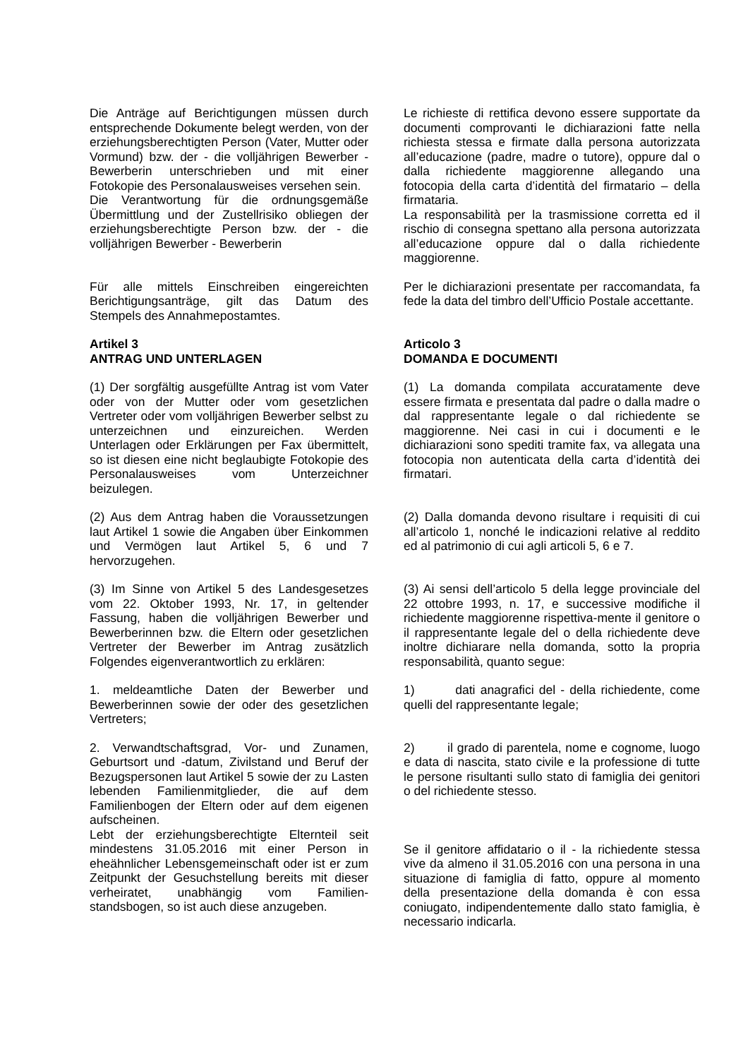Die Anträge auf Berichtigungen müssen durch entsprechende Dokumente belegt werden, von der erziehungsberechtigten Person (Vater, Mutter oder Vormund) bzw. der - die volljährigen Bewerber - Bewerberin unterschrieben und mit einer Fotokopie des Personalausweises versehen sein.
Die Verantwortung für die ordnungsgemäße Übermittlung und der Zustellrisiko obliegen der erziehungsberechtigte Person bzw. der - die volljährigen Bewerber - Bewerberin
Le richieste di rettifica devono essere supportate da documenti comprovanti le dichiarazioni fatte nella richiesta stessa e firmate dalla persona autorizzata all’educazione (padre, madre o tutore), oppure dal o dalla richiedente maggiorenne allegando una fotocopia della carta d’identità del firmatario – della firmataria.
La responsabilità per la trasmissione corretta ed il rischio di consegna spettano alla persona autorizzata all’educazione oppure dal o dalla richiedente maggiorenne.
Für alle mittels Einschreiben eingereichten Berichtigungsanträge, gilt das Datum des Stempels des Annahmepostamtes.
Per le dichiarazioni presentate per raccomandata, fa fede la data del timbro dell’Ufficio Postale accettante.
Artikel 3
ANTRAG UND UNTERLAGEN
Articolo 3
DOMANDA E DOCUMENTI
(1) Der sorgfältig ausgefüllte Antrag ist vom Vater oder von der Mutter oder vom gesetzlichen Vertreter oder vom volljährigen Bewerber selbst zu unterzeichnen und einzureichen. Werden Unterlagen oder Erklärungen per Fax übermittelt, so ist diesen eine nicht beglaubigte Fotokopie des Personalausweises vom Unterzeichner beizulegen.
(1) La domanda compilata accuratamente deve essere firmata e presentata dal padre o dalla madre o dal rappresentante legale o dal richiedente se maggiorenne. Nei casi in cui i documenti e le dichiarazioni sono spediti tramite fax, va allegata una fotocopia non autenticata della carta d’identità dei firmatari.
(2) Aus dem Antrag haben die Voraussetzungen laut Artikel 1 sowie die Angaben über Einkommen und Vermögen laut Artikel 5, 6 und 7 hervorzugehen.
(2) Dalla domanda devono risultare i requisiti di cui all’articolo 1, nonché le indicazioni relative al reddito ed al patrimonio di cui agli articoli 5, 6 e 7.
(3) Im Sinne von Artikel 5 des Landesgesetzes vom 22. Oktober 1993, Nr. 17, in geltender Fassung, haben die volljährigen Bewerber und Bewerberinnen bzw. die Eltern oder gesetzlichen Vertreter der Bewerber im Antrag zusätzlich Folgendes eigenverantwortlich zu erklären:
(3) Ai sensi dell’articolo 5 della legge provinciale del 22 ottobre 1993, n. 17, e successive modifiche il richiedente maggiorenne rispettiva-mente il genitore o il rappresentante legale del o della richiedente deve inoltre dichiarare nella domanda, sotto la propria responsabilità, quanto segue:
1. meldeamtliche Daten der Bewerber und Bewerberinnen sowie der oder des gesetzlichen Vertreters;
1) dati anagrafici del - della richiedente, come quelli del rappresentante legale;
2. Verwandtschaftsgrad, Vor- und Zunamen, Geburtsort und -datum, Zivilstand und Beruf der Bezugspersonen laut Artikel 5 sowie der zu Lasten lebenden Familienmitglieder, die auf dem Familienbogen der Eltern oder auf dem eigenen aufscheinen.
Lebt der erziehungsberechtigte Elternteil seit mindestens 31.05.2016 mit einer Person in eheähnlicher Lebensgemeinschaft oder ist er zum Zeitpunkt der Gesuchstellung bereits mit dieser verheiratet, unabhängig vom Familien-standsbogen, so ist auch diese anzugeben.
2) il grado di parentela, nome e cognome, luogo e data di nascita, stato civile e la professione di tutte le persone risultanti sullo stato di famiglia dei genitori o del richiedente stesso.
Se il genitore affidatario o il - la richiedente stessa vive da almeno il 31.05.2016 con una persona in una situazione di famiglia di fatto, oppure al momento della presentazione della domanda è con essa coniugato, indipendentemente dallo stato famiglia, è necessario indicarla.